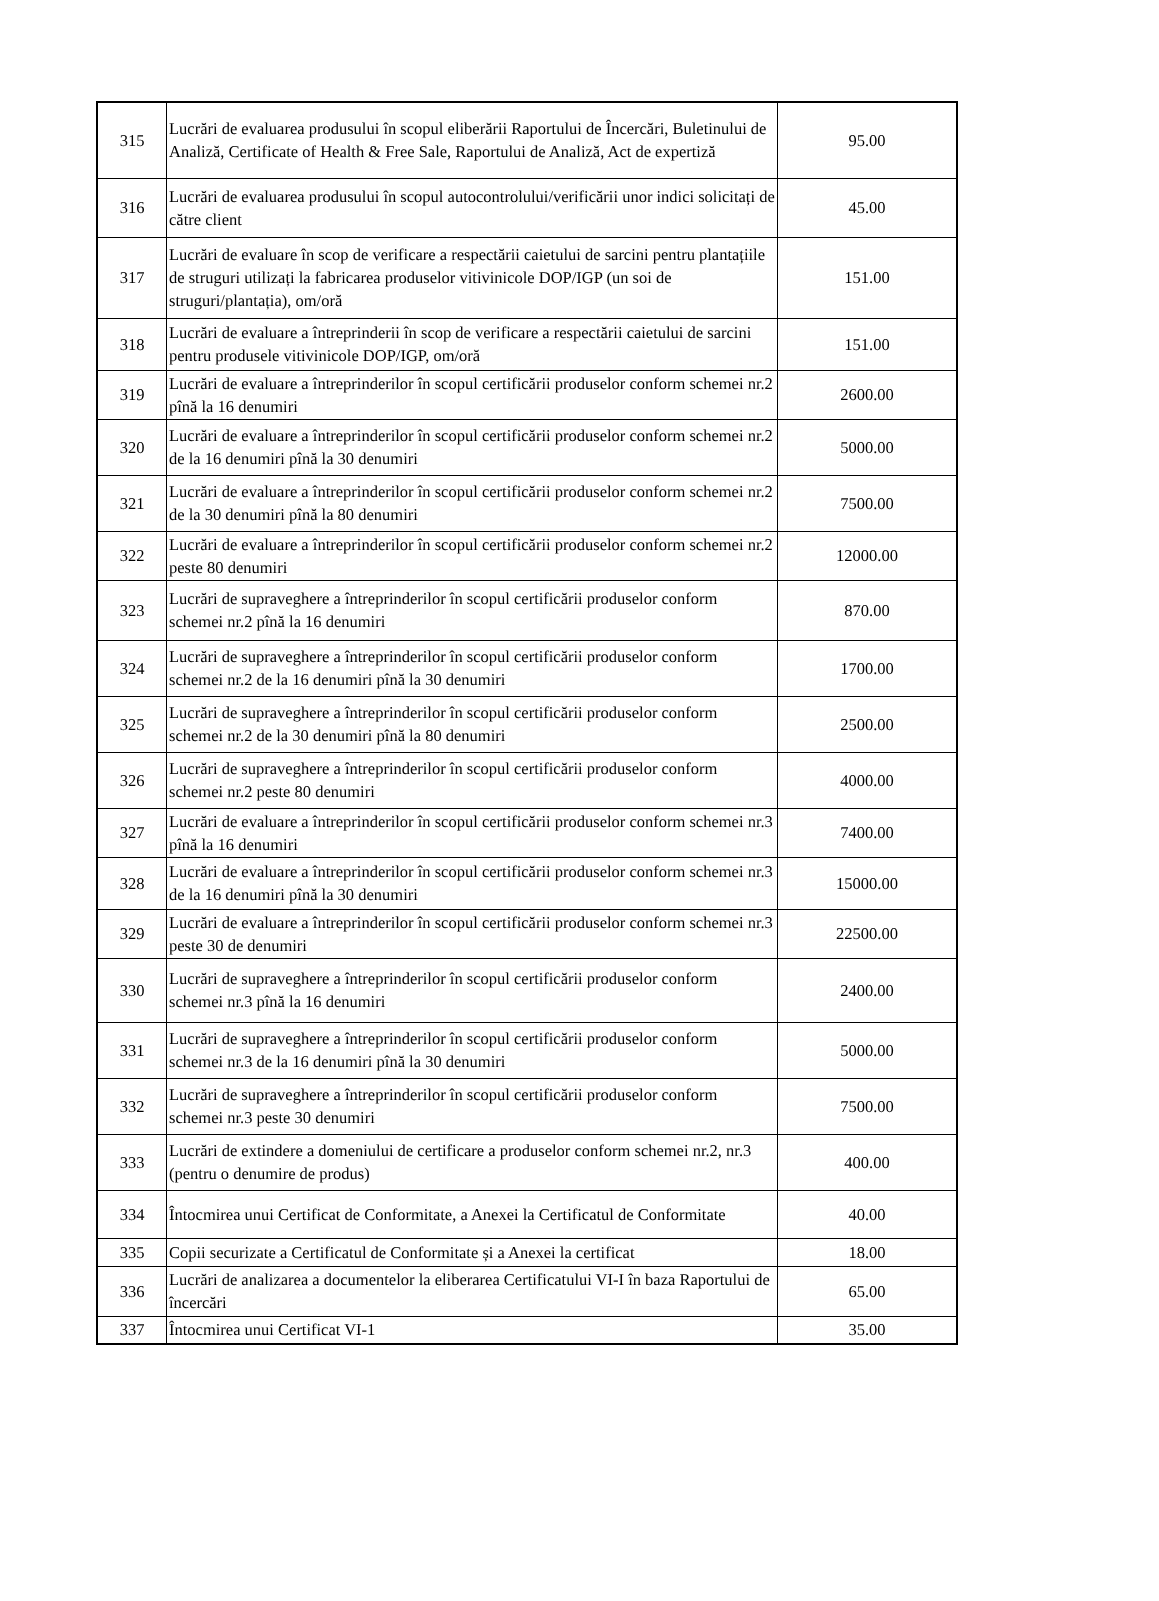| 315 | Lucrări de evaluarea produsului în scopul eliberării Raportului de Încercări, Buletinului de Analiză, Certificate of Health & Free Sale, Raportului de Analiză, Act de expertiză | 95.00 |
| 316 | Lucrări de evaluarea produsului în scopul autocontrolului/verificării unor indici solicitați de către client | 45.00 |
| 317 | Lucrări de evaluare în scop de verificare a respectării caietului de sarcini pentru plantațiile de struguri utilizați la fabricarea produselor vitivinicole DOP/IGP (un soi de struguri/plantația), om/oră | 151.00 |
| 318 | Lucrări de evaluare a întreprinderii în scop de verificare a respectării caietului de sarcini pentru produsele vitivinicole DOP/IGP, om/oră | 151.00 |
| 319 | Lucrări de evaluare a întreprinderilor în scopul certificării produselor conform schemei nr.2 pînă la 16 denumiri | 2600.00 |
| 320 | Lucrări de evaluare a întreprinderilor în scopul certificării produselor conform schemei nr.2 de la 16 denumiri pînă la 30 denumiri | 5000.00 |
| 321 | Lucrări de evaluare a întreprinderilor în scopul certificării produselor conform schemei nr.2 de la 30 denumiri pînă la 80 denumiri | 7500.00 |
| 322 | Lucrări de evaluare a întreprinderilor în scopul certificării produselor conform schemei nr.2 peste 80 denumiri | 12000.00 |
| 323 | Lucrări de supraveghere a întreprinderilor în scopul certificării produselor conform schemei nr.2 pînă la 16 denumiri | 870.00 |
| 324 | Lucrări de supraveghere a întreprinderilor în scopul certificării produselor conform schemei nr.2 de la 16 denumiri pînă la 30 denumiri | 1700.00 |
| 325 | Lucrări de supraveghere a întreprinderilor în scopul certificării produselor conform schemei nr.2 de la 30 denumiri pînă la 80 denumiri | 2500.00 |
| 326 | Lucrări de supraveghere a întreprinderilor în scopul certificării produselor conform schemei nr.2 peste 80 denumiri | 4000.00 |
| 327 | Lucrări de evaluare a întreprinderilor în scopul certificării produselor conform schemei nr.3 pînă la 16 denumiri | 7400.00 |
| 328 | Lucrări de evaluare a întreprinderilor în scopul certificării produselor conform schemei nr.3 de la 16 denumiri pînă la 30 denumiri | 15000.00 |
| 329 | Lucrări de evaluare a întreprinderilor în scopul certificării produselor conform schemei nr.3 peste 30 de denumiri | 22500.00 |
| 330 | Lucrări de supraveghere a întreprinderilor în scopul certificării produselor conform schemei nr.3 pînă la 16 denumiri | 2400.00 |
| 331 | Lucrări de supraveghere a întreprinderilor în scopul certificării produselor conform schemei nr.3 de la 16 denumiri pînă la 30 denumiri | 5000.00 |
| 332 | Lucrări de supraveghere a întreprinderilor în scopul certificării produselor conform schemei nr.3 peste 30 denumiri | 7500.00 |
| 333 | Lucrări de extindere a domeniului de certificare a produselor conform schemei nr.2, nr.3 (pentru o denumire de produs) | 400.00 |
| 334 | Întocmirea unui Certificat de Conformitate, a Anexei la Certificatul de Conformitate | 40.00 |
| 335 | Copii securizate a Certificatul de Conformitate și a Anexei la certificat | 18.00 |
| 336 | Lucrări de analizarea a documentelor la eliberarea Certificatului VI-I în baza Raportului de încercări | 65.00 |
| 337 | Întocmirea unui Certificat VI-1 | 35.00 |